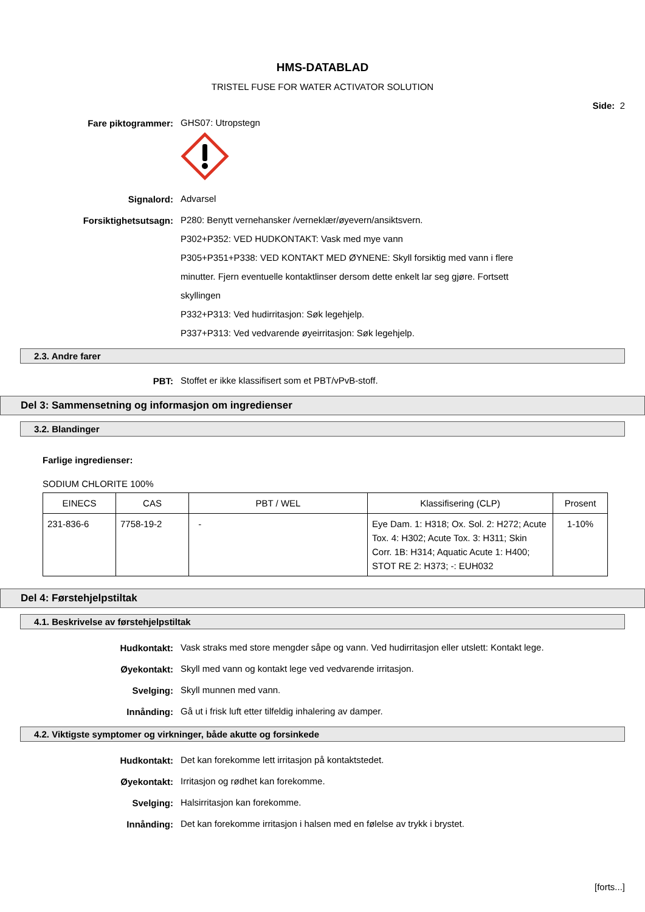HMS-DATABLAD
TRISTEL FUSE FOR WATER ACTIVATOR SOLUTION
Side: 2
Fare piktogrammer:
GHS07: Utropstegn
Signalord:
Advarsel
Forsiktighetsutsagn:
P280: Benytt vernehansker /verneklær/øyevern/ansiktsvern.
P302+P352: VED HUDKONTAKT: Vask med mye vann
P305+P351+P338: VED KONTAKT MED ØYNENE: Skyll forsiktig med vann i flere minutter. Fjern eventuelle kontaktlinser dersom dette enkelt lar seg gjøre. Fortsett skyllingen
P332+P313: Ved hudirritasjon: Søk legehjelp.
P337+P313: Ved vedvarende øyeirritasjon: Søk legehjelp.
2.3. Andre farer
PBT:
Stoffet er ikke klassifisert som et PBT/vPvB-stoff.
Del 3: Sammensetning og informasjon om ingredienser
3.2. Blandinger
Farlige ingredienser:
SODIUM CHLORITE 100%
| EINECS | CAS | PBT / WEL | Klassifisering (CLP) | Prosent |
| --- | --- | --- | --- | --- |
| 231-836-6 | 7758-19-2 | - | Eye Dam. 1: H318; Ox. Sol. 2: H272; Acute Tox. 4: H302; Acute Tox. 3: H311; Skin Corr. 1B: H314; Aquatic Acute 1: H400; STOT RE 2: H373; -: EUH032 | 1-10% |
Del 4: Førstehjelpstiltak
4.1. Beskrivelse av førstehjelpstiltak
Hudkontakt:
Vask straks med store mengder såpe og vann. Ved hudirritasjon eller utslett: Kontakt lege.
Øyekontakt:
Skyll med vann og kontakt lege ved vedvarende irritasjon.
Svelging:
Skyll munnen med vann.
Innånding:
Gå ut i frisk luft etter tilfeldig inhalering av damper.
4.2. Viktigste symptomer og virkninger, både akutte og forsinkede
Hudkontakt:
Det kan forekomme lett irritasjon på kontaktstedet.
Øyekontakt:
Irritasjon og rødhet kan forekomme.
Svelging:
Halsirritasjon kan forekomme.
Innånding:
Det kan forekomme irritasjon i halsen med en følelse av trykk i brystet.
[forts...]